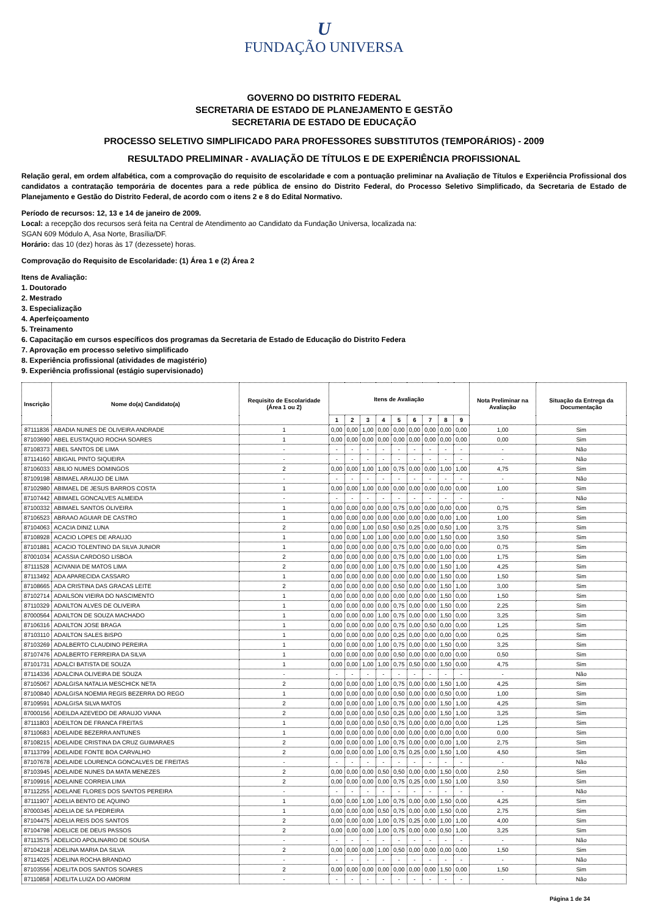U
FUNDAÇÃO UNIVERSA
GOVERNO DO DISTRITO FEDERAL
SECRETARIA DE ESTADO DE PLANEJAMENTO E GESTÃO
SECRETARIA DE ESTADO DE EDUCAÇÃO
PROCESSO SELETIVO SIMPLIFICADO PARA PROFESSORES SUBSTITUTOS (TEMPORÁRIOS) - 2009
RESULTADO PRELIMINAR - AVALIAÇÃO DE TÍTULOS E DE EXPERIÊNCIA PROFISSIONAL
Relação geral, em ordem alfabética, com a comprovação do requisito de escolaridade e com a pontuação preliminar na Avaliação de Títulos e Experiência Profissional dos candidatos a contratação temporária de docentes para a rede pública de ensino do Distrito Federal, do Processo Seletivo Simplificado, da Secretaria de Estado de Planejamento e Gestão do Distrito Federal, de acordo com o itens 2 e 8 do Edital Normativo.
Período de recursos: 12, 13 e 14 de janeiro de 2009.
Local: a recepção dos recursos será feita na Central de Atendimento ao Candidato da Fundação Universa, localizada na:
SGAN 609 Módulo A, Asa Norte, Brasília/DF.
Horário: das 10 (dez) horas às 17 (dezessete) horas.
Comprovação do Requisito de Escolaridade: (1) Área 1 e (2) Área 2
Itens de Avaliação:
1. Doutorado
2. Mestrado
3. Especialização
4. Aperfeiçoamento
5. Treinamento
6. Capacitação em cursos específicos dos programas da Secretaria de Estado de Educação do Distrito Federa
7. Aprovação em processo seletivo simplificado
8. Experiência profissional (atividades de magistério)
9. Experiência profissional (estágio supervisionado)
| Inscrição | Nome do(a) Candidato(a) | Requisito de Escolaridade (Área 1 ou 2) | Itens de Avaliação | | | | | | | | | Nota Preliminar na Avaliação | Situação da Entrega da Documentação |
| --- | --- | --- | --- | --- | --- | --- | --- | --- | --- | --- | --- | --- | --- |
| | | | 1 | 2 | 3 | 4 | 5 | 6 | 7 | 8 | 9 | | |
| 87111836 | ABADIA NUNES DE OLIVEIRA ANDRADE | 1 | 0,00 | 0,00 | 1,00 | 0,00 | 0,00 | 0,00 | 0,00 | 0,00 | 0,00 | 1,00 | Sim |
| 87103690 | ABEL EUSTAQUIO ROCHA SOARES | 1 | 0,00 | 0,00 | 0,00 | 0,00 | 0,00 | 0,00 | 0,00 | 0,00 | 0,00 | 0,00 | Sim |
| 87108373 | ABEL SANTOS DE LIMA | - | - | - | - | - | - | - | - | - | - | - | Não |
| 87114160 | ABIGAIL PINTO SIQUEIRA | - | - | - | - | - | - | - | - | - | - | - | Não |
| 87106033 | ABILIO NUMES DOMINGOS | 2 | 0,00 | 0,00 | 1,00 | 1,00 | 0,75 | 0,00 | 0,00 | 1,00 | 1,00 | 4,75 | Sim |
| 87109198 | ABIMAEL ARAUJO DE LIMA | - | - | - | - | - | - | - | - | - | - | - | Não |
| 87102980 | ABIMAEL DE JESUS BARROS COSTA | 1 | 0,00 | 0,00 | 1,00 | 0,00 | 0,00 | 0,00 | 0,00 | 0,00 | 0,00 | 1,00 | Sim |
| 87107442 | ABIMAEL GONCALVES ALMEIDA | - | - | - | - | - | - | - | - | - | - | - | Não |
| 87100332 | ABIMAEL SANTOS OLIVEIRA | 1 | 0,00 | 0,00 | 0,00 | 0,00 | 0,75 | 0,00 | 0,00 | 0,00 | 0,00 | 0,75 | Sim |
| 87106523 | ABRAAO AGUIAR DE CASTRO | 1 | 0,00 | 0,00 | 0,00 | 0,00 | 0,00 | 0,00 | 0,00 | 0,00 | 1,00 | 1,00 | Sim |
| 87104063 | ACACIA DINIZ LUNA | 2 | 0,00 | 0,00 | 1,00 | 0,50 | 0,50 | 0,25 | 0,00 | 0,50 | 1,00 | 3,75 | Sim |
| 87108928 | ACACIO LOPES DE ARAUJO | 1 | 0,00 | 0,00 | 1,00 | 1,00 | 0,00 | 0,00 | 0,00 | 1,50 | 0,00 | 3,50 | Sim |
| 87101881 | ACACIO TOLENTINO DA SILVA JUNIOR | 1 | 0,00 | 0,00 | 0,00 | 0,00 | 0,75 | 0,00 | 0,00 | 0,00 | 0,00 | 0,75 | Sim |
| 87001034 | ACASSIA CARDOSO LISBOA | 2 | 0,00 | 0,00 | 0,00 | 0,00 | 0,75 | 0,00 | 0,00 | 1,00 | 0,00 | 1,75 | Sim |
| 87111528 | ACIVANIA DE MATOS LIMA | 2 | 0,00 | 0,00 | 0,00 | 1,00 | 0,75 | 0,00 | 0,00 | 1,50 | 1,00 | 4,25 | Sim |
| 87113492 | ADA APARECIDA CASSARO | 1 | 0,00 | 0,00 | 0,00 | 0,00 | 0,00 | 0,00 | 0,00 | 1,50 | 0,00 | 1,50 | Sim |
| 87108665 | ADA CRISTINA DAS GRACAS LEITE | 2 | 0,00 | 0,00 | 0,00 | 0,00 | 0,50 | 0,00 | 0,00 | 1,50 | 1,00 | 3,00 | Sim |
| 87102714 | ADAILSON VIEIRA DO NASCIMENTO | 1 | 0,00 | 0,00 | 0,00 | 0,00 | 0,00 | 0,00 | 0,00 | 1,50 | 0,00 | 1,50 | Sim |
| 87110329 | ADAILTON ALVES DE OLIVEIRA | 1 | 0,00 | 0,00 | 0,00 | 0,00 | 0,75 | 0,00 | 0,00 | 1,50 | 0,00 | 2,25 | Sim |
| 87000564 | ADAILTON DE SOUZA MACHADO | 1 | 0,00 | 0,00 | 0,00 | 1,00 | 0,75 | 0,00 | 0,00 | 1,50 | 0,00 | 3,25 | Sim |
| 87106316 | ADAILTON JOSE BRAGA | 1 | 0,00 | 0,00 | 0,00 | 0,00 | 0,75 | 0,00 | 0,50 | 0,00 | 0,00 | 1,25 | Sim |
| 87103110 | ADAILTON SALES BISPO | 1 | 0,00 | 0,00 | 0,00 | 0,00 | 0,25 | 0,00 | 0,00 | 0,00 | 0,00 | 0,25 | Sim |
| 87103269 | ADALBERTO CLAUDINO PEREIRA | 1 | 0,00 | 0,00 | 0,00 | 1,00 | 0,75 | 0,00 | 0,00 | 1,50 | 0,00 | 3,25 | Sim |
| 87107476 | ADALBERTO FERREIRA DA SILVA | 1 | 0,00 | 0,00 | 0,00 | 0,00 | 0,50 | 0,00 | 0,00 | 0,00 | 0,00 | 0,50 | Sim |
| 87101731 | ADALCI BATISTA DE SOUZA | 1 | 0,00 | 0,00 | 1,00 | 1,00 | 0,75 | 0,50 | 0,00 | 1,50 | 0,00 | 4,75 | Sim |
| 87114336 | ADALCINA OLIVEIRA DE SOUZA | - | - | - | - | - | - | - | - | - | - | - | Não |
| 87105067 | ADALGISA NATALIA MESCHICK NETA | 2 | 0,00 | 0,00 | 0,00 | 1,00 | 0,75 | 0,00 | 0,00 | 1,50 | 1,00 | 4,25 | Sim |
| 87100840 | ADALGISA NOEMIA REGIS BEZERRA DO REGO | 1 | 0,00 | 0,00 | 0,00 | 0,00 | 0,50 | 0,00 | 0,00 | 0,50 | 0,00 | 1,00 | Sim |
| 87109591 | ADALGISA SILVA MATOS | 2 | 0,00 | 0,00 | 0,00 | 1,00 | 0,75 | 0,00 | 0,00 | 1,50 | 1,00 | 4,25 | Sim |
| 87000156 | ADEILDA AZEVEDO DE ARAUJO VIANA | 2 | 0,00 | 0,00 | 0,00 | 0,50 | 0,25 | 0,00 | 0,00 | 1,50 | 1,00 | 3,25 | Sim |
| 87111803 | ADEILTON DE FRANCA FREITAS | 1 | 0,00 | 0,00 | 0,00 | 0,50 | 0,75 | 0,00 | 0,00 | 0,00 | 0,00 | 1,25 | Sim |
| 87110683 | ADELAIDE BEZERRA ANTUNES | 1 | 0,00 | 0,00 | 0,00 | 0,00 | 0,00 | 0,00 | 0,00 | 0,00 | 0,00 | 0,00 | Sim |
| 87108215 | ADELAIDE CRISTINA DA CRUZ GUIMARAES | 2 | 0,00 | 0,00 | 0,00 | 1,00 | 0,75 | 0,00 | 0,00 | 0,00 | 1,00 | 2,75 | Sim |
| 87113799 | ADELAIDE FONTE BOA CARVALHO | 2 | 0,00 | 0,00 | 0,00 | 1,00 | 0,75 | 0,25 | 0,00 | 1,50 | 1,00 | 4,50 | Sim |
| 87107678 | ADELAIDE LOURENCA GONCALVES DE FREITAS | - | - | - | - | - | - | - | - | - | - | - | Não |
| 87103945 | ADELAIDE NUNES DA MATA MENEZES | 2 | 0,00 | 0,00 | 0,00 | 0,50 | 0,50 | 0,00 | 0,00 | 1,50 | 0,00 | 2,50 | Sim |
| 87109916 | ADELAINE CORREIA LIMA | 2 | 0,00 | 0,00 | 0,00 | 0,00 | 0,75 | 0,25 | 0,00 | 1,50 | 1,00 | 3,50 | Sim |
| 87112255 | ADELANE FLORES DOS SANTOS PEREIRA | - | - | - | - | - | - | - | - | - | - | - | Não |
| 87111907 | ADELIA BENTO DE AQUINO | 1 | 0,00 | 0,00 | 1,00 | 1,00 | 0,75 | 0,00 | 0,00 | 1,50 | 0,00 | 4,25 | Sim |
| 87000345 | ADELIA DE SA PEDREIRA | 1 | 0,00 | 0,00 | 0,00 | 0,50 | 0,75 | 0,00 | 0,00 | 1,50 | 0,00 | 2,75 | Sim |
| 87104475 | ADELIA REIS DOS SANTOS | 2 | 0,00 | 0,00 | 0,00 | 1,00 | 0,75 | 0,25 | 0,00 | 1,00 | 1,00 | 4,00 | Sim |
| 87104798 | ADELICE DE DEUS PASSOS | 2 | 0,00 | 0,00 | 0,00 | 1,00 | 0,75 | 0,00 | 0,00 | 0,50 | 1,00 | 3,25 | Sim |
| 87113575 | ADELICIO APOLINARIO DE SOUSA | - | - | - | - | - | - | - | - | - | - | - | Não |
| 87104218 | ADELINA MARIA DA SILVA | 2 | 0,00 | 0,00 | 0,00 | 1,00 | 0,50 | 0,00 | 0,00 | 0,00 | 0,00 | 1,50 | Sim |
| 87114025 | ADELINA ROCHA BRANDAO | - | - | - | - | - | - | - | - | - | - | - | Não |
| 87103556 | ADELITA DOS SANTOS SOARES | 2 | 0,00 | 0,00 | 0,00 | 0,00 | 0,00 | 0,00 | 0,00 | 1,50 | 0,00 | 1,50 | Sim |
| 87110858 | ADELITA LUIZA DO AMORIM | - | - | - | - | - | - | - | - | - | - | - | Não |
Página 1 de 34